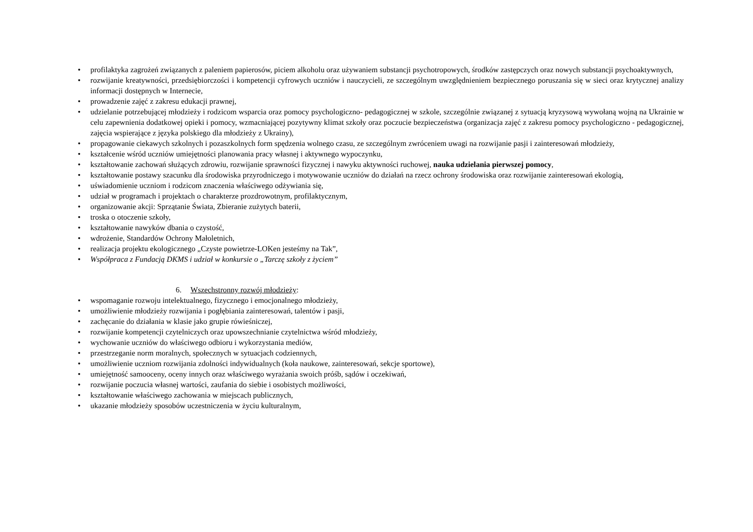• profilaktyka zagrożeń związanych z paleniem papierosów, piciem alkoholu oraz używaniem substancji psychotropowych, środków zastępczych oraz nowych substancji psychoaktywnych,
• rozwijanie kreatywności, przedsiębiorczości i kompetencji cyfrowych uczniów i nauczycieli, ze szczególnym uwzględnieniem bezpiecznego poruszania się w sieci oraz krytycznej analizy informacji dostępnych w Internecie,
• prowadzenie zajęć z zakresu edukacji prawnej,
• udzielanie potrzebującej młodzieży i rodzicom wsparcia oraz pomocy psychologiczno- pedagogicznej w szkole, szczególnie związanej z sytuacją kryzysową wywołaną wojną na Ukrainie w celu zapewnienia dodatkowej opieki i pomocy, wzmacniającej pozytywny klimat szkoły oraz poczucie bezpieczeństwa (organizacja zajęć z zakresu pomocy psychologiczno - pedagogicznej, zajęcia wspierające z języka polskiego dla młodzieży z Ukrainy),
• propagowanie ciekawych szkolnych i pozaszkolnych form spędzenia wolnego czasu, ze szczególnym zwróceniem uwagi na rozwijanie pasji i zainteresowań młodzieży,
• kształcenie wśród uczniów umiejętności planowania pracy własnej i aktywnego wypoczynku,
• kształtowanie zachowań służących zdrowiu, rozwijanie sprawności fizycznej i nawyku aktywności ruchowej, nauka udzielania pierwszej pomocy,
• kształtowanie postawy szacunku dla środowiska przyrodniczego i motywowanie uczniów do działań na rzecz ochrony środowiska oraz rozwijanie zainteresowań ekologią,
• uświadomienie uczniom i rodzicom znaczenia właściwego odżywiania się,
• udział w programach i projektach o charakterze prozdrowotnym, profilaktycznym,
• organizowanie akcji: Sprzątanie Świata, Zbieranie zużytych baterii,
• troska o otoczenie szkoły,
• kształtowanie nawyków dbania o czystość,
• wdrożenie, Standardów Ochrony Małoletnich,
• realizacja projektu ekologicznego „Czyste powietrze-LOKen jesteśmy na Tak”,
• Współpraca z Fundacją DKMS i udział w konkursie o „Tarczę szkoły z życiem”
6. Wszechstronny rozwój młodzieży:
• wspomaganie rozwoju intelektualnego, fizycznego i emocjonalnego młodzieży,
• umożliwienie młodzieży rozwijania i pogłębiania zainteresowań, talentów i pasji,
• zachęcanie do działania w klasie jako grupie rówieśniczej,
• rozwijanie kompetencji czytelniczych oraz upowszechnianie czytelnictwa wśród młodzieży,
• wychowanie uczniów do właściwego odbioru i wykorzystania mediów,
• przestrzeganie norm moralnych, społecznych w sytuacjach codziennych,
• umożliwienie uczniom rozwijania zdolności indywidualnych (koła naukowe, zainteresowań, sekcje sportowe),
• umiejętność samooceny, oceny innych oraz właściwego wyrażania swoich próśb, sądów i oczekiwań,
• rozwijanie poczucia własnej wartości, zaufania do siebie i osobistych możliwości,
• kształtowanie właściwego zachowania w miejscach publicznych,
• ukazanie młodzieży sposobów uczestniczenia w życiu kulturalnym,